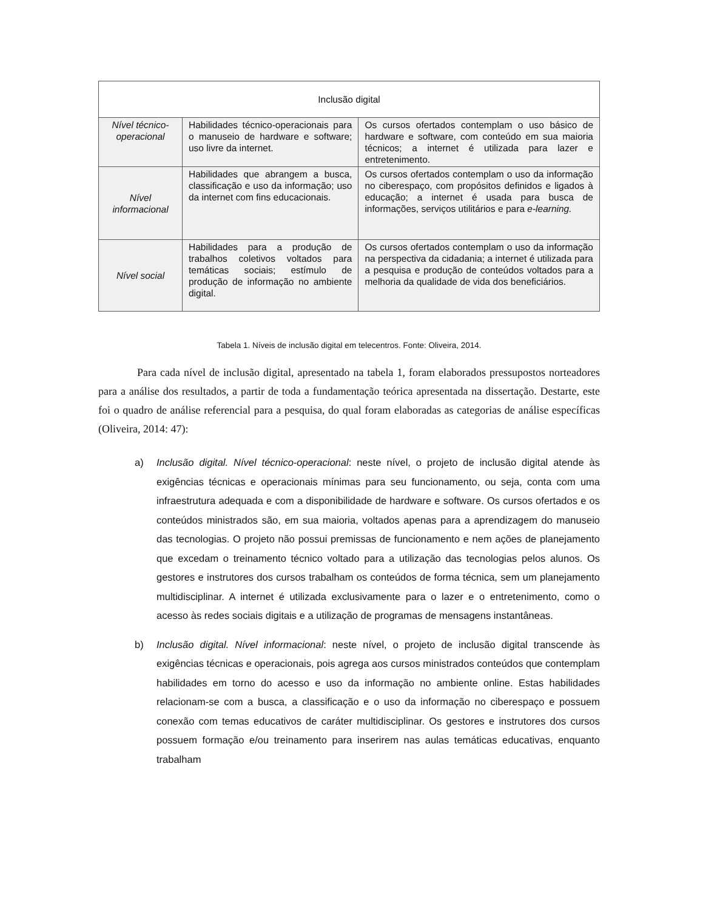| Inclusão digital | | |
| Nível técnico-operacional | Habilidades técnico-operacionais para o manuseio de hardware e software; uso livre da internet. | Os cursos ofertados contemplam o uso básico de hardware e software, com conteúdo em sua maioria técnicos; a internet é utilizada para lazer e entretenimento. |
| Nível informacional | Habilidades que abrangem a busca, classificação e uso da informação; uso da internet com fins educacionais. | Os cursos ofertados contemplam o uso da informação no ciberespaço, com propósitos definidos e ligados à educação; a internet é usada para busca de informações, serviços utilitários e para e-learning. |
| Nível social | Habilidades para a produção de trabalhos coletivos voltados para temáticas sociais; estímulo de produção de informação no ambiente digital. | Os cursos ofertados contemplam o uso da informação na perspectiva da cidadania; a internet é utilizada para a pesquisa e produção de conteúdos voltados para a melhoria da qualidade de vida dos beneficiários. |
Tabela 1. Níveis de inclusão digital em telecentros. Fonte: Oliveira, 2014.
Para cada nível de inclusão digital, apresentado na tabela 1, foram elaborados pressupostos norteadores para a análise dos resultados, a partir de toda a fundamentação teórica apresentada na dissertação. Destarte, este foi o quadro de análise referencial para a pesquisa, do qual foram elaboradas as categorias de análise específicas (Oliveira, 2014: 47):
a) Inclusão digital. Nível técnico-operacional: neste nível, o projeto de inclusão digital atende às exigências técnicas e operacionais mínimas para seu funcionamento, ou seja, conta com uma infraestrutura adequada e com a disponibilidade de hardware e software. Os cursos ofertados e os conteúdos ministrados são, em sua maioria, voltados apenas para a aprendizagem do manuseio das tecnologias. O projeto não possui premissas de funcionamento e nem ações de planejamento que excedam o treinamento técnico voltado para a utilização das tecnologias pelos alunos. Os gestores e instrutores dos cursos trabalham os conteúdos de forma técnica, sem um planejamento multidisciplinar. A internet é utilizada exclusivamente para o lazer e o entretenimento, como o acesso às redes sociais digitais e a utilização de programas de mensagens instantâneas.
b) Inclusão digital. Nível informacional: neste nível, o projeto de inclusão digital transcende às exigências técnicas e operacionais, pois agrega aos cursos ministrados conteúdos que contemplam habilidades em torno do acesso e uso da informação no ambiente online. Estas habilidades relacionam-se com a busca, a classificação e o uso da informação no ciberespaço e possuem conexão com temas educativos de caráter multidisciplinar. Os gestores e instrutores dos cursos possuem formação e/ou treinamento para inserirem nas aulas temáticas educativas, enquanto trabalham